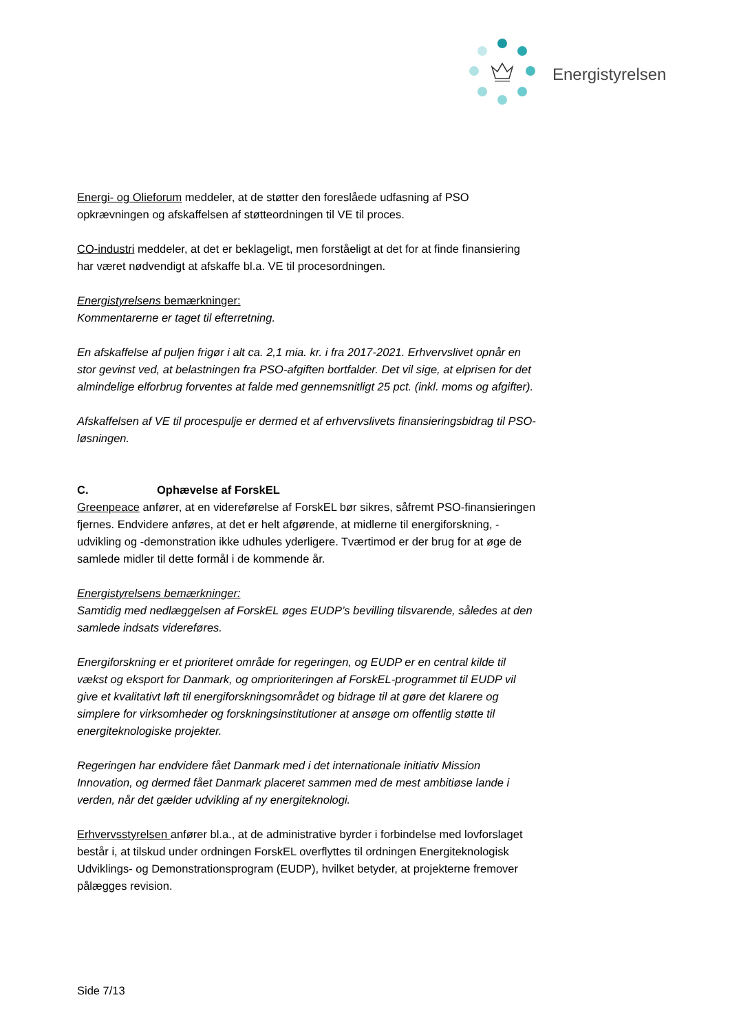Energistyrelsen
Energi- og Olieforum meddeler, at de støtter den foreslåede udfasning af PSO opkrævningen og afskaffelsen af støtteordningen til VE til proces.
CO-industri meddeler, at det er beklageligt, men forståeligt at det for at finde finansiering har været nødvendigt at afskaffe bl.a. VE til procesordningen.
Energistyrelsens bemærkninger:
Kommentarerne er taget til efterretning.
En afskaffelse af puljen frigør i alt ca. 2,1 mia. kr. i fra 2017-2021. Erhvervslivet opnår en stor gevinst ved, at belastningen fra PSO-afgiften bortfalder. Det vil sige, at elprisen for det almindelige elforbrug forventes at falde med gennemsnitligt 25 pct. (inkl. moms og afgifter).
Afskaffelsen af VE til procespulje er dermed et af erhvervslivets finansieringsbidrag til PSO-løsningen.
C. Ophævelse af ForskEL
Greenpeace anfører, at en videreførelse af ForskEL bør sikres, såfremt PSO-finansieringen fjernes. Endvidere anføres, at det er helt afgørende, at midlerne til energiforskning, -udvikling og -demonstration ikke udhules yderligere. Tværtimod er der brug for at øge de samlede midler til dette formål i de kommende år.
Energistyrelsens bemærkninger:
Samtidig med nedlæggelsen af ForskEL øges EUDP’s bevilling tilsvarende, således at den samlede indsats videreføres.
Energiforskning er et prioriteret område for regeringen, og EUDP er en central kilde til vækst og eksport for Danmark, og omprioriteringen af ForskEL-programmet til EUDP vil give et kvalitativt løft til energiforskningsområdet og bidrage til at gøre det klarere og simplere for virksomheder og forskningsinstitutioner at ansøge om offentlig støtte til energiteknologiske projekter.
Regeringen har endvidere fået Danmark med i det internationale initiativ Mission Innovation, og dermed fået Danmark placeret sammen med de mest ambitiøse lande i verden, når det gælder udvikling af ny energiteknologi.
Erhvervsstyrelsen anfører bl.a., at de administrative byrder i forbindelse med lovforslaget består i, at tilskud under ordningen ForskEL overflyttes til ordningen Energiteknologisk Udviklings- og Demonstrationsprogram (EUDP), hvilket betyder, at projekterne fremover pålægges revision.
Side 7/13